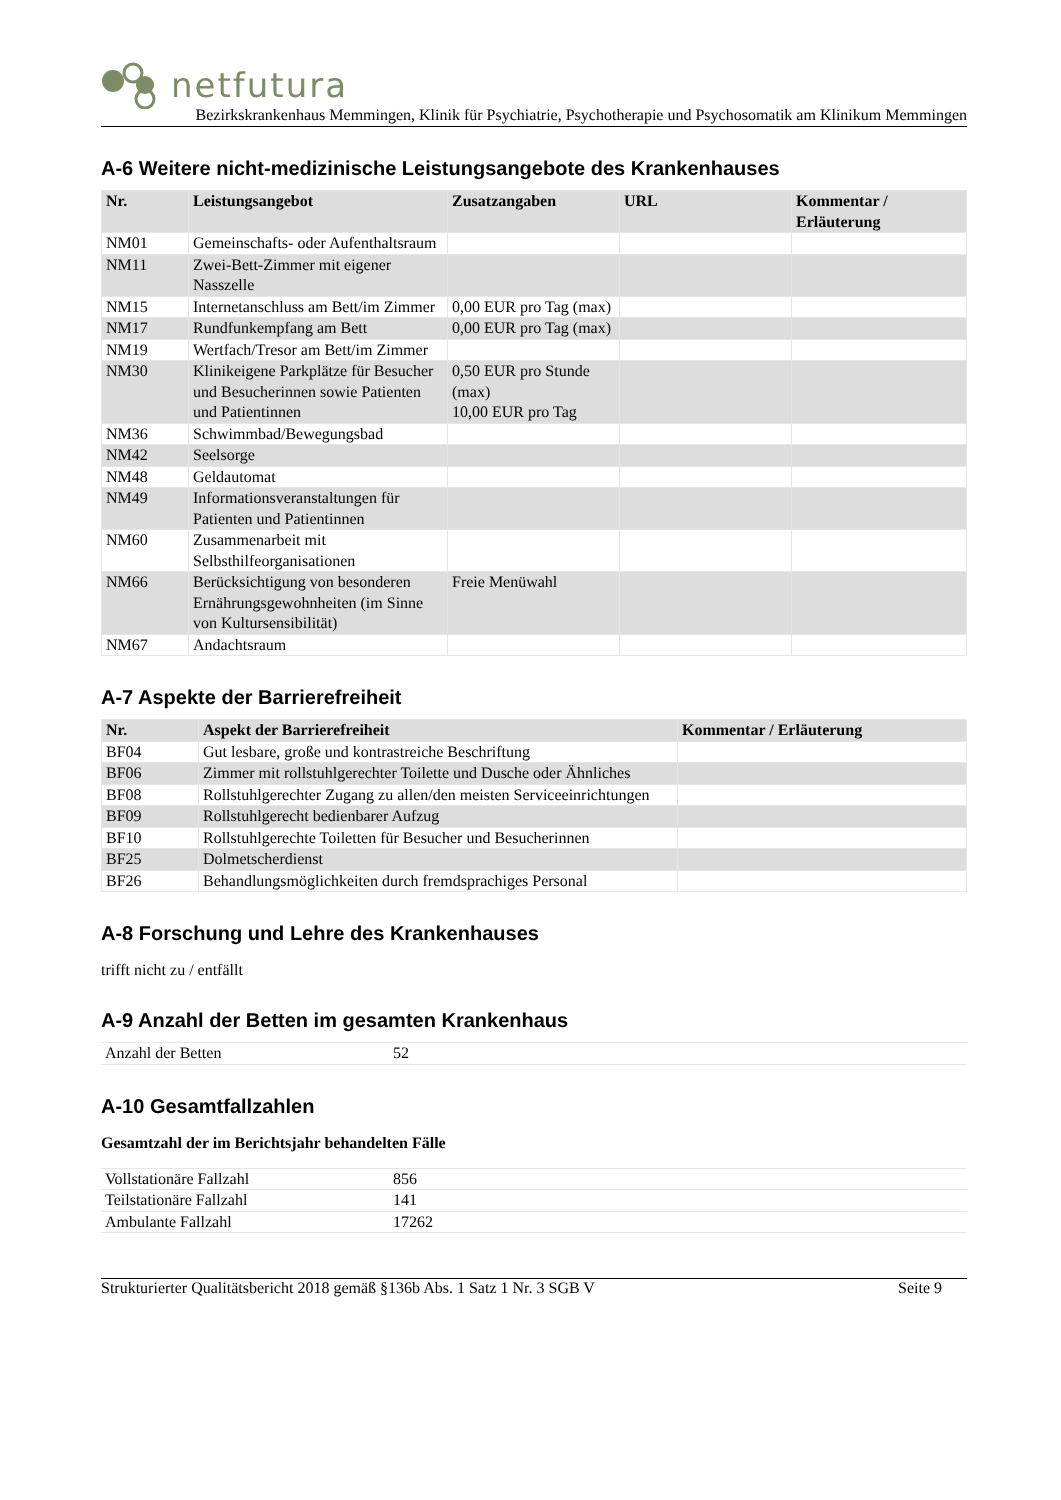netfutura
Bezirkskrankenhaus Memmingen, Klinik für Psychiatrie, Psychotherapie und Psychosomatik am Klinikum Memmingen
A-6 Weitere nicht-medizinische Leistungsangebote des Krankenhauses
| Nr. | Leistungsangebot | Zusatzangaben | URL | Kommentar / Erläuterung |
| --- | --- | --- | --- | --- |
| NM01 | Gemeinschafts- oder Aufenthaltsraum | | | |
| NM11 | Zwei-Bett-Zimmer mit eigener Nasszelle | | | |
| NM15 | Internetanschluss am Bett/im Zimmer | 0,00 EUR pro Tag (max) | | |
| NM17 | Rundfunkempfang am Bett | 0,00 EUR pro Tag (max) | | |
| NM19 | Wertfach/Tresor am Bett/im Zimmer | | | |
| NM30 | Klinikeigene Parkplätze für Besucher und Besucherinnen sowie Patienten und Patientinnen | 0,50 EUR pro Stunde (max) 10,00 EUR pro Tag | | |
| NM36 | Schwimmbad/Bewegungsbad | | | |
| NM42 | Seelsorge | | | |
| NM48 | Geldautomat | | | |
| NM49 | Informationsveranstaltungen für Patienten und Patientinnen | | | |
| NM60 | Zusammenarbeit mit Selbsthilfeorganisationen | | | |
| NM66 | Berücksichtigung von besonderen Ernährungsgewohnheiten (im Sinne von Kultursensibilität) | Freie Menüwahl | | |
| NM67 | Andachtsraum | | | |
A-7 Aspekte der Barrierefreiheit
| Nr. | Aspekt der Barrierefreiheit | Kommentar / Erläuterung |
| --- | --- | --- |
| BF04 | Gut lesbare, große und kontrastreiche Beschriftung | |
| BF06 | Zimmer mit rollstuhlgerechter Toilette und Dusche oder Ähnliches | |
| BF08 | Rollstuhlgerechter Zugang zu allen/den meisten Serviceeinrichtungen | |
| BF09 | Rollstuhlgerecht bedienbarer Aufzug | |
| BF10 | Rollstuhlgerechte Toiletten für Besucher und Besucherinnen | |
| BF25 | Dolmetscherdienst | |
| BF26 | Behandlungsmöglichkeiten durch fremdsprachiges Personal | |
A-8 Forschung und Lehre des Krankenhauses
trifft nicht zu / entfällt
A-9 Anzahl der Betten im gesamten Krankenhaus
| Anzahl der Betten | 52 |
A-10 Gesamtfallzahlen
Gesamtzahl der im Berichtsjahr behandelten Fälle
| Vollstationäre Fallzahl | 856 |
| Teilstationäre Fallzahl | 141 |
| Ambulante Fallzahl | 17262 |
Strukturierter Qualitätsbericht 2018 gemäß §136b Abs. 1 Satz 1 Nr. 3 SGB V Seite 9